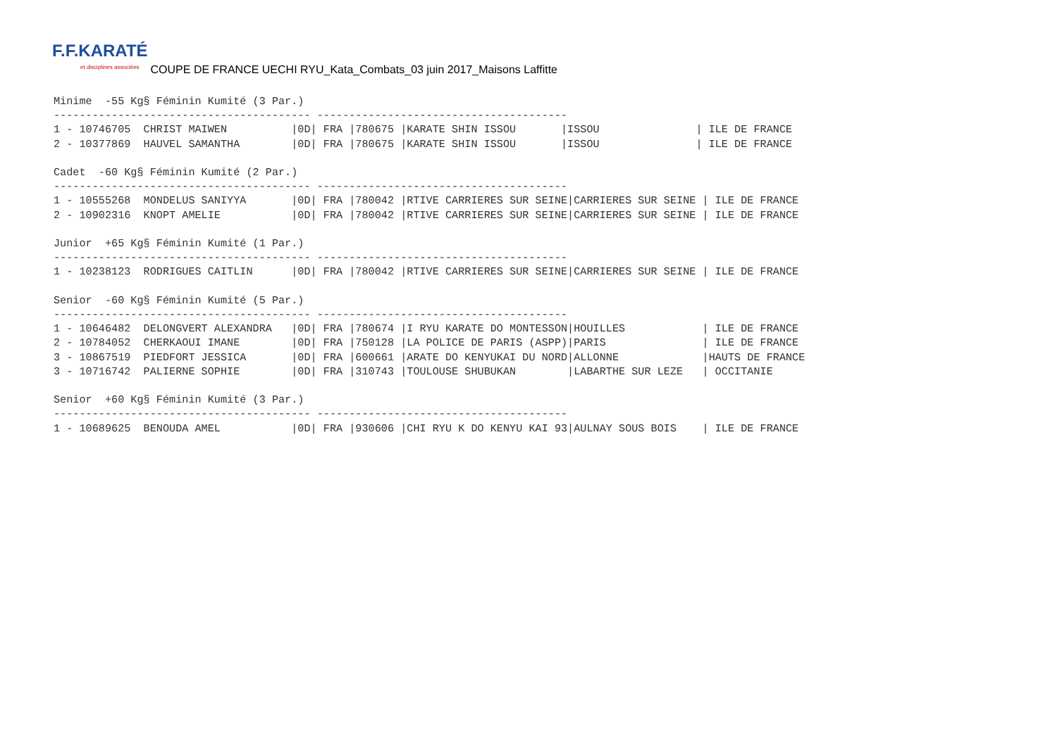F.F.KARATÉ
et disciplines associées
COUPE DE FRANCE UECHI RYU_Kata_Combats_03 juin 2017_Maisons Laffitte
Minime  -55 Kg§ Féminin Kumité (3 Par.)
---------------------------------------- ---------------------------------------
1 - 10746705  CHRIST MAIWEN          |0D| FRA |780675 |KARATE SHIN ISSOU       |ISSOU               | ILE DE FRANCE
2 - 10377869  HAUVEL SAMANTHA        |0D| FRA |780675 |KARATE SHIN ISSOU       |ISSOU               | ILE DE FRANCE

Cadet  -60 Kg§ Féminin Kumité (2 Par.)
---------------------------------------- ---------------------------------------
1 - 10555268  MONDELUS SANIYYA       |0D| FRA |780042 |RTIVE CARRIERES SUR SEINE|CARRIERES SUR SEINE | ILE DE FRANCE
2 - 10902316  KNOPT AMELIE           |0D| FRA |780042 |RTIVE CARRIERES SUR SEINE|CARRIERES SUR SEINE | ILE DE FRANCE

Junior  +65 Kg§ Féminin Kumité (1 Par.)
---------------------------------------- ---------------------------------------
1 - 10238123  RODRIGUES CAITLIN      |0D| FRA |780042 |RTIVE CARRIERES SUR SEINE|CARRIERES SUR SEINE | ILE DE FRANCE

Senior  -60 Kg§ Féminin Kumité (5 Par.)
---------------------------------------- ---------------------------------------
1 - 10646482  DELONGVERT ALEXANDRA   |0D| FRA |780674 |I RYU KARATE DO MONTESSON|HOUILLES            | ILE DE FRANCE
2 - 10784052  CHERKAOUI IMANE        |0D| FRA |750128 |LA POLICE DE PARIS (ASPP)|PARIS               | ILE DE FRANCE
3 - 10867519  PIEDFORT JESSICA       |0D| FRA |600661 |ARATE DO KENYUKAI DU NORD|ALLONNE             |HAUTS DE FRANCE
3 - 10716742  PALIERNE SOPHIE        |0D| FRA |310743 |TOULOUSE SHUBUKAN        |LABARTHE SUR LEZE   | OCCITANIE

Senior  +60 Kg§ Féminin Kumité (3 Par.)
---------------------------------------- ---------------------------------------
1 - 10689625  BENOUDA AMEL           |0D| FRA |930606 |CHI RYU K DO KENYU KAI 93|AULNAY SOUS BOIS    | ILE DE FRANCE